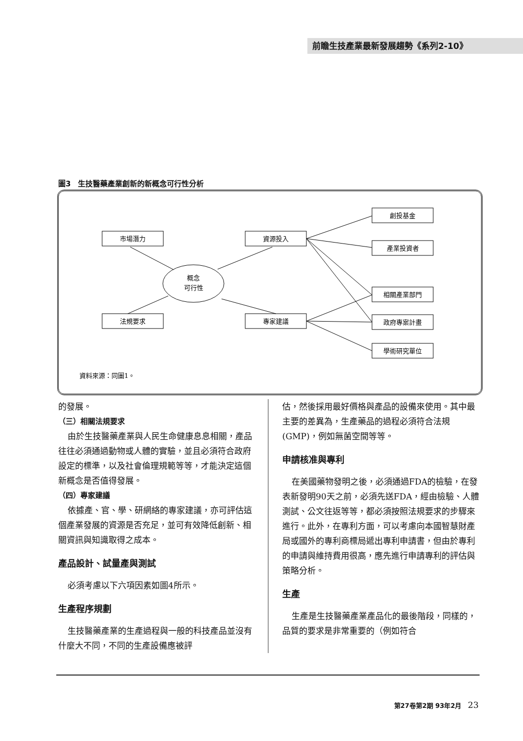前瞻生技產業最新發展趨勢《系列2-10》
圖3　生技醫藥產業創新的新概念可行性分析
市場潛力
資源投入
法規要求
專家建議
創投基金
產業投資者
相關產業部門
政府專案計畫
學術研究單位
概念
可行性
資料來源：同圖1。
的發展。
（三）相關法規要求
由於生技醫藥產業與人民生命健康息息相關，產品往往必須通過動物或人體的實驗，並且必須符合政府設定的標準，以及社會倫理規範等等，才能決定這個新概念是否值得發展。
（四）專家建議
依據產、官、學、研網絡的專家建議，亦可評估這個產業發展的資源是否充足，並可有效降低創新、相關資訊與知識取得之成本。
產品設計、試量產與測試
必須考慮以下六項因素如圖4所示。
生產程序規劃
生技醫藥產業的生產過程與一般的科技產品並沒有什麼大不同，不同的生產設備應被評
估，然後採用最好價格與產品的設備來使用。其中最主要的差異為，生產藥品的過程必須符合法規(GMP)，例如無菌空間等等。
申請核准與專利
在美國藥物發明之後，必須通過FDA的檢驗，在發表新發明90天之前，必須先送FDA，經由檢驗、人體測試、公文往返等等，都必須按照法規要求的步驟來進行。此外，在專利方面，可以考慮向本國智慧財產局或國外的專利商標局遞出專利申請書，但由於專利的申請與維持費用很高，應先進行申請專利的評估與策略分析。
生產
生產是生技醫藥產業產品化的最後階段，同樣的，品質的要求是非常重要的（例如符合
第27卷第2期 93年2月　23